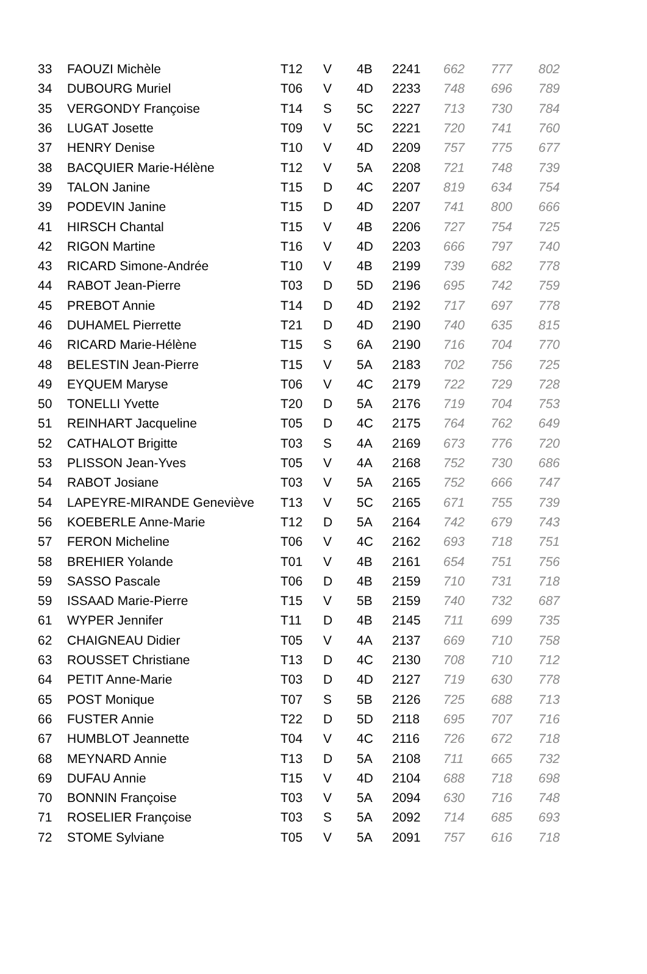| 33 | FAOUZI Michèle | T12 | V | 4B | 2241 | 662 | 777 | 802 |
| 34 | DUBOURG Muriel | T06 | V | 4D | 2233 | 748 | 696 | 789 |
| 35 | VERGONDY Françoise | T14 | S | 5C | 2227 | 713 | 730 | 784 |
| 36 | LUGAT Josette | T09 | V | 5C | 2221 | 720 | 741 | 760 |
| 37 | HENRY Denise | T10 | V | 4D | 2209 | 757 | 775 | 677 |
| 38 | BACQUIER Marie-Hélène | T12 | V | 5A | 2208 | 721 | 748 | 739 |
| 39 | TALON Janine | T15 | D | 4C | 2207 | 819 | 634 | 754 |
| 39 | PODEVIN Janine | T15 | D | 4D | 2207 | 741 | 800 | 666 |
| 41 | HIRSCH Chantal | T15 | V | 4B | 2206 | 727 | 754 | 725 |
| 42 | RIGON Martine | T16 | V | 4D | 2203 | 666 | 797 | 740 |
| 43 | RICARD Simone-Andrée | T10 | V | 4B | 2199 | 739 | 682 | 778 |
| 44 | RABOT Jean-Pierre | T03 | D | 5D | 2196 | 695 | 742 | 759 |
| 45 | PREBOT Annie | T14 | D | 4D | 2192 | 717 | 697 | 778 |
| 46 | DUHAMEL Pierrette | T21 | D | 4D | 2190 | 740 | 635 | 815 |
| 46 | RICARD Marie-Hélène | T15 | S | 6A | 2190 | 716 | 704 | 770 |
| 48 | BELESTIN Jean-Pierre | T15 | V | 5A | 2183 | 702 | 756 | 725 |
| 49 | EYQUEM Maryse | T06 | V | 4C | 2179 | 722 | 729 | 728 |
| 50 | TONELLI Yvette | T20 | D | 5A | 2176 | 719 | 704 | 753 |
| 51 | REINHART Jacqueline | T05 | D | 4C | 2175 | 764 | 762 | 649 |
| 52 | CATHALOT Brigitte | T03 | S | 4A | 2169 | 673 | 776 | 720 |
| 53 | PLISSON Jean-Yves | T05 | V | 4A | 2168 | 752 | 730 | 686 |
| 54 | RABOT Josiane | T03 | V | 5A | 2165 | 752 | 666 | 747 |
| 54 | LAPEYRE-MIRANDE Geneviève | T13 | V | 5C | 2165 | 671 | 755 | 739 |
| 56 | KOEBERLE Anne-Marie | T12 | D | 5A | 2164 | 742 | 679 | 743 |
| 57 | FERON Micheline | T06 | V | 4C | 2162 | 693 | 718 | 751 |
| 58 | BREHIER Yolande | T01 | V | 4B | 2161 | 654 | 751 | 756 |
| 59 | SASSO Pascale | T06 | D | 4B | 2159 | 710 | 731 | 718 |
| 59 | ISSAAD Marie-Pierre | T15 | V | 5B | 2159 | 740 | 732 | 687 |
| 61 | WYPER Jennifer | T11 | D | 4B | 2145 | 711 | 699 | 735 |
| 62 | CHAIGNEAU Didier | T05 | V | 4A | 2137 | 669 | 710 | 758 |
| 63 | ROUSSET Christiane | T13 | D | 4C | 2130 | 708 | 710 | 712 |
| 64 | PETIT Anne-Marie | T03 | D | 4D | 2127 | 719 | 630 | 778 |
| 65 | POST Monique | T07 | S | 5B | 2126 | 725 | 688 | 713 |
| 66 | FUSTER Annie | T22 | D | 5D | 2118 | 695 | 707 | 716 |
| 67 | HUMBLOT Jeannette | T04 | V | 4C | 2116 | 726 | 672 | 718 |
| 68 | MEYNARD Annie | T13 | D | 5A | 2108 | 711 | 665 | 732 |
| 69 | DUFAU Annie | T15 | V | 4D | 2104 | 688 | 718 | 698 |
| 70 | BONNIN Françoise | T03 | V | 5A | 2094 | 630 | 716 | 748 |
| 71 | ROSELIER Françoise | T03 | S | 5A | 2092 | 714 | 685 | 693 |
| 72 | STOME Sylviane | T05 | V | 5A | 2091 | 757 | 616 | 718 |